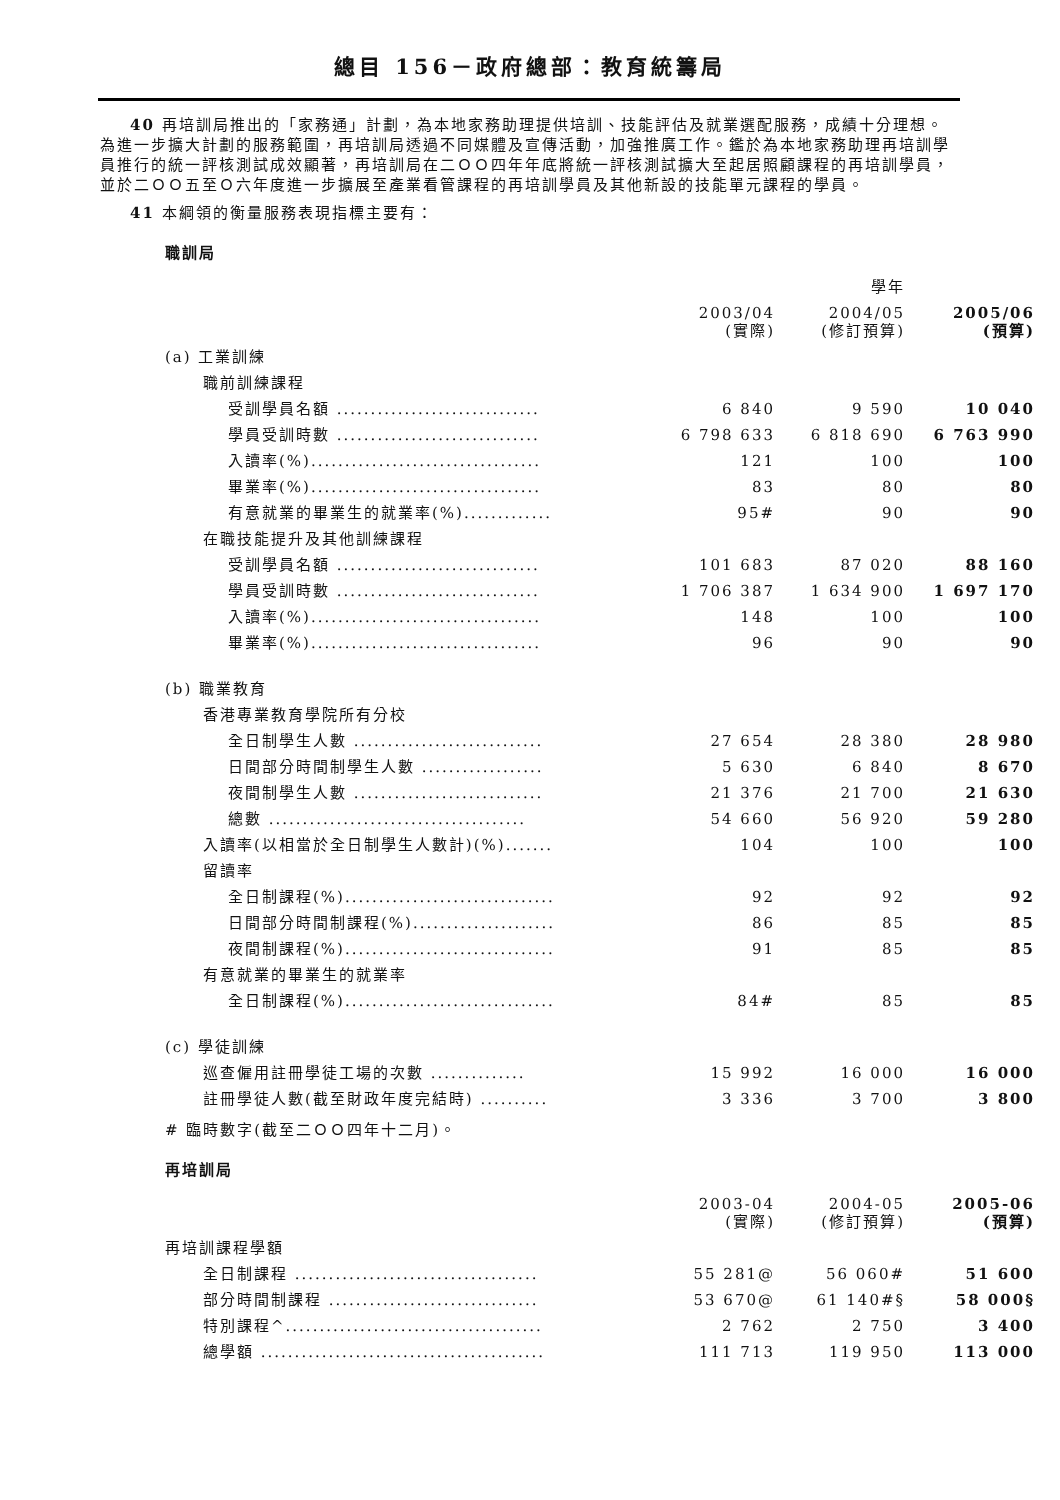總目 156－政府總部：教育統籌局
40 再培訓局推出的「家務通」計劃，為本地家務助理提供培訓、技能評估及就業選配服務，成績十分理想。為進一步擴大計劃的服務範圍，再培訓局透過不同媒體及宣傳活動，加強推廣工作。鑑於為本地家務助理再培訓學員推行的統一評核測試成效顯著，再培訓局在二ＯＯ四年年底將統一評核測試擴大至起居照顧課程的再培訓學員，並於二ＯＯ五至Ｏ六年度進一步擴展至產業看管課程的再培訓學員及其他新設的技能單元課程的學員。
41 本綱領的衡量服務表現指標主要有：
職訓局
| | | 學年 | |
| --- | --- | --- | --- |
| | 2003/04 (實際) | 2004/05 (修訂預算) | 2005/06 (預算) |
| (a) 工業訓練 | | | |
| 職前訓練課程 | | | |
| 受訓學員名額 .............................. | 6 840 | 9 590 | 10 040 |
| 學員受訓時數 .............................. | 6 798 633 | 6 818 690 | 6 763 990 |
| 入讀率(%).................................. | 121 | 100 | 100 |
| 畢業率(%).................................. | 83 | 80 | 80 |
| 有意就業的畢業生的就業率(%)............. | 95# | 90 | 90 |
| 在職技能提升及其他訓練課程 | | | |
| 受訓學員名額 .............................. | 101 683 | 87 020 | 88 160 |
| 學員受訓時數 .............................. | 1 706 387 | 1 634 900 | 1 697 170 |
| 入讀率(%).................................. | 148 | 100 | 100 |
| 畢業率(%).................................. | 96 | 90 | 90 |
| (b) 職業教育 | | | |
| 香港專業教育學院所有分校 | | | |
| 全日制學生人數 ............................ | 27 654 | 28 380 | 28 980 |
| 日間部分時間制學生人數 .................. | 5 630 | 6 840 | 8 670 |
| 夜間制學生人數 ............................ | 21 376 | 21 700 | 21 630 |
| 總數 ...................................... | 54 660 | 56 920 | 59 280 |
| 入讀率(以相當於全日制學生人數計)(%)....... | 104 | 100 | 100 |
| 留讀率 | | | |
| 全日制課程(%)............................... | 92 | 92 | 92 |
| 日間部分時間制課程(%)..................... | 86 | 85 | 85 |
| 夜間制課程(%)............................... | 91 | 85 | 85 |
| 有意就業的畢業生的就業率 | | | |
| 全日制課程(%)............................... | 84# | 85 | 85 |
| (c) 學徒訓練 | | | |
| 巡查僱用註冊學徒工場的次數 .............. | 15 992 | 16 000 | 16 000 |
| 註冊學徒人數(截至財政年度完結時) .......... | 3 336 | 3 700 | 3 800 |
# 臨時數字(截至二ＯＯ四年十二月)。
再培訓局
| | 2003-04 (實際) | 2004-05 (修訂預算) | 2005-06 (預算) |
| --- | --- | --- | --- |
| 再培訓課程學額 | | | |
| 全日制課程 .................................... | 55 281@ | 56 060# | 51 600 |
| 部分時間制課程 ............................... | 53 670@ | 61 140#§ | 58 000§ |
| 特別課程^...................................... | 2 762 | 2 750 | 3 400 |
| 總學額 .......................................... | 111 713 | 119 950 | 113 000 |